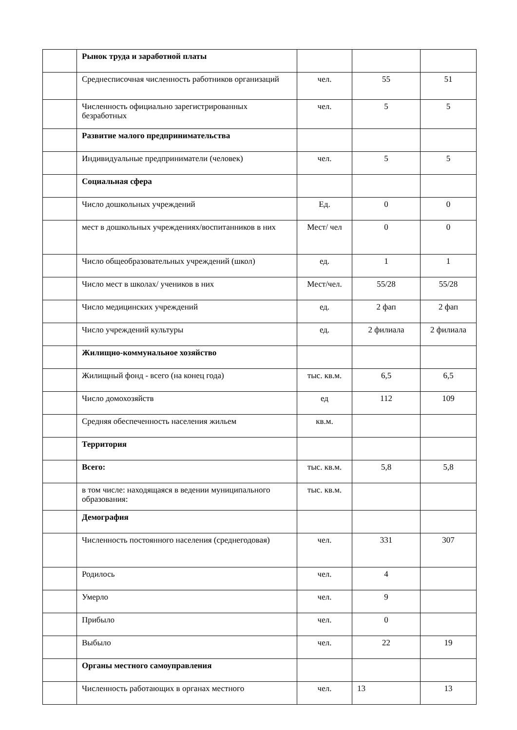| | Рынок труда и заработной платы | | | |
| | Среднесписочная численность работников организаций | чел. | 55 | 51 |
| | Численность официально зарегистрированных безработных | чел. | 5 | 5 |
| | Развитие малого предпринимательства | | | |
| | Индивидуальные предприниматели (человек) | чел. | 5 | 5 |
| | Социальная сфера | | | |
| | Число дошкольных учреждений | Ед. | 0 | 0 |
| | мест в дошкольных учреждениях/воспитанников в них | Мест/ чел | 0 | 0 |
| | Число общеобразовательных учреждений (школ) | ед. | 1 | 1 |
| | Число мест в школах/ учеников в них | Мест/чел. | 55/28 | 55/28 |
| | Число медицинских учреждений | ед. | 2 фап | 2 фап |
| | Число учреждений культуры | ед. | 2 филиала | 2 филиала |
| | Жилищно-коммунальное хозяйство | | | |
| | Жилищный фонд - всего (на конец года) | тыс. кв.м. | 6,5 | 6,5 |
| | Число домохозяйств | ед | 112 | 109 |
| | Средняя обеспеченность населения жильем | кв.м. | | |
| | Территория | | | |
| | Всего: | тыс. кв.м. | 5,8 | 5,8 |
| | в том числе: находящаяся в ведении муниципального образования: | тыс. кв.м. | | |
| | Демография | | | |
| | Численность постоянного населения (среднегодовая) | чел. | 331 | 307 |
| | Родилось | чел. | 4 | |
| | Умерло | чел. | 9 | |
| | Прибыло | чел. | 0 | |
| | Выбыло | чел. | 22 | 19 |
| | Органы местного самоуправления | | | |
| | Численность работающих в органах местного | чел. | 13 | 13 |